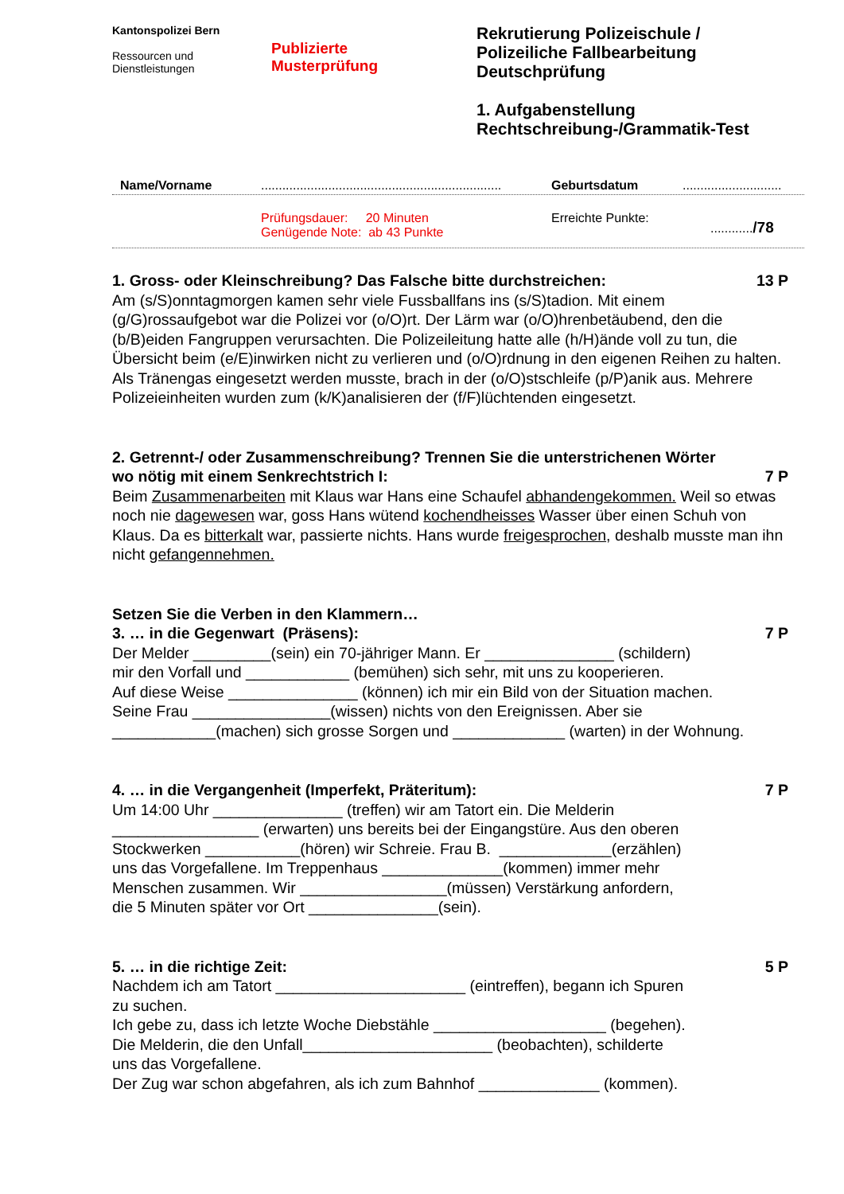Kantonspolizei Bern
Ressourcen und
Dienstleistungen
Publizierte
Musterprüfung
Rekrutierung Polizeischule /
Polizeiliche Fallbearbeitung
Deutschprüfung
1. Aufgabenstellung
Rechtschreibung-/Grammatik-Test
Name/Vorname.................................................................... Geburtsdatum............................
Prüfungsdauer: 20 Minuten
Genügende Note: ab 43 Punkte Erreichte Punkte:............/78
1. Gross- oder Kleinschreibung? Das Falsche bitte durchstreichen: 13 P
Am (s/S)onntagmorgen kamen sehr viele Fussballfans ins (s/S)tadion. Mit einem (g/G)rossaufgebot war die Polizei vor (o/O)rt. Der Lärm war (o/O)hrenbetäubend, den die (b/B)eiden Fangruppen verursachten. Die Polizeileitung hatte alle (h/H)ände voll zu tun, die Übersicht beim (e/E)inwirken nicht zu verlieren und (o/O)rdnung in den eigenen Reihen zu halten. Als Tränengas eingesetzt werden musste, brach in der (o/O)stschleife (p/P)anik aus. Mehrere Polizeieinheiten wurden zum (k/K)analisieren der (f/F)lüchtenden eingesetzt.
2. Getrennt-/ oder Zusammenschreibung? Trennen Sie die unterstrichenen Wörter
wo nötig mit einem Senkrechtstrich I: 7 P
Beim Zusammenarbeiten mit Klaus war Hans eine Schaufel abhandengekommen. Weil so etwas noch nie dagewesen war, goss Hans wütend kochendheisses Wasser über einen Schuh von Klaus. Da es bitterkalt war, passierte nichts. Hans wurde freigesprochen, deshalb musste man ihn nicht gefangennehmen.
Setzen Sie die Verben in den Klammern…
3. … in die Gegenwart (Präsens): 7 P
Der Melder _________(sein) ein 70-jähriger Mann. Er _______________ (schildern)
mir den Vorfall und ____________ (bemühen) sich sehr, mit uns zu kooperieren.
Auf diese Weise _______________ (können) ich mir ein Bild von der Situation machen.
Seine Frau ________________(wissen) nichts von den Ereignissen. Aber sie
____________(machen) sich grosse Sorgen und _____________ (warten) in der Wohnung.
4. … in die Vergangenheit (Imperfekt, Präteritum): 7 P
Um 14:00 Uhr _______________ (treffen) wir am Tatort ein. Die Melderin
_________________ (erwarten) uns bereits bei der Eingangstüre. Aus den oberen
Stockwerken ___________(hören) wir Schreie. Frau B. _____________(erzählen)
uns das Vorgefallene. Im Treppenhaus ______________(kommen) immer mehr
Menschen zusammen. Wir _________________(müssen) Verstärkung anfordern,
die 5 Minuten später vor Ort _______________(sein).
5. … in die richtige Zeit: 5 P
Nachdem ich am Tatort ______________________ (eintreffen), begann ich Spuren
zu suchen.
Ich gebe zu, dass ich letzte Woche Diebstähle ____________________ (begehen).
Die Melderin, die den Unfall______________________ (beobachten), schilderte
uns das Vorgefallene.
Der Zug war schon abgefahren, als ich zum Bahnhof ______________ (kommen).